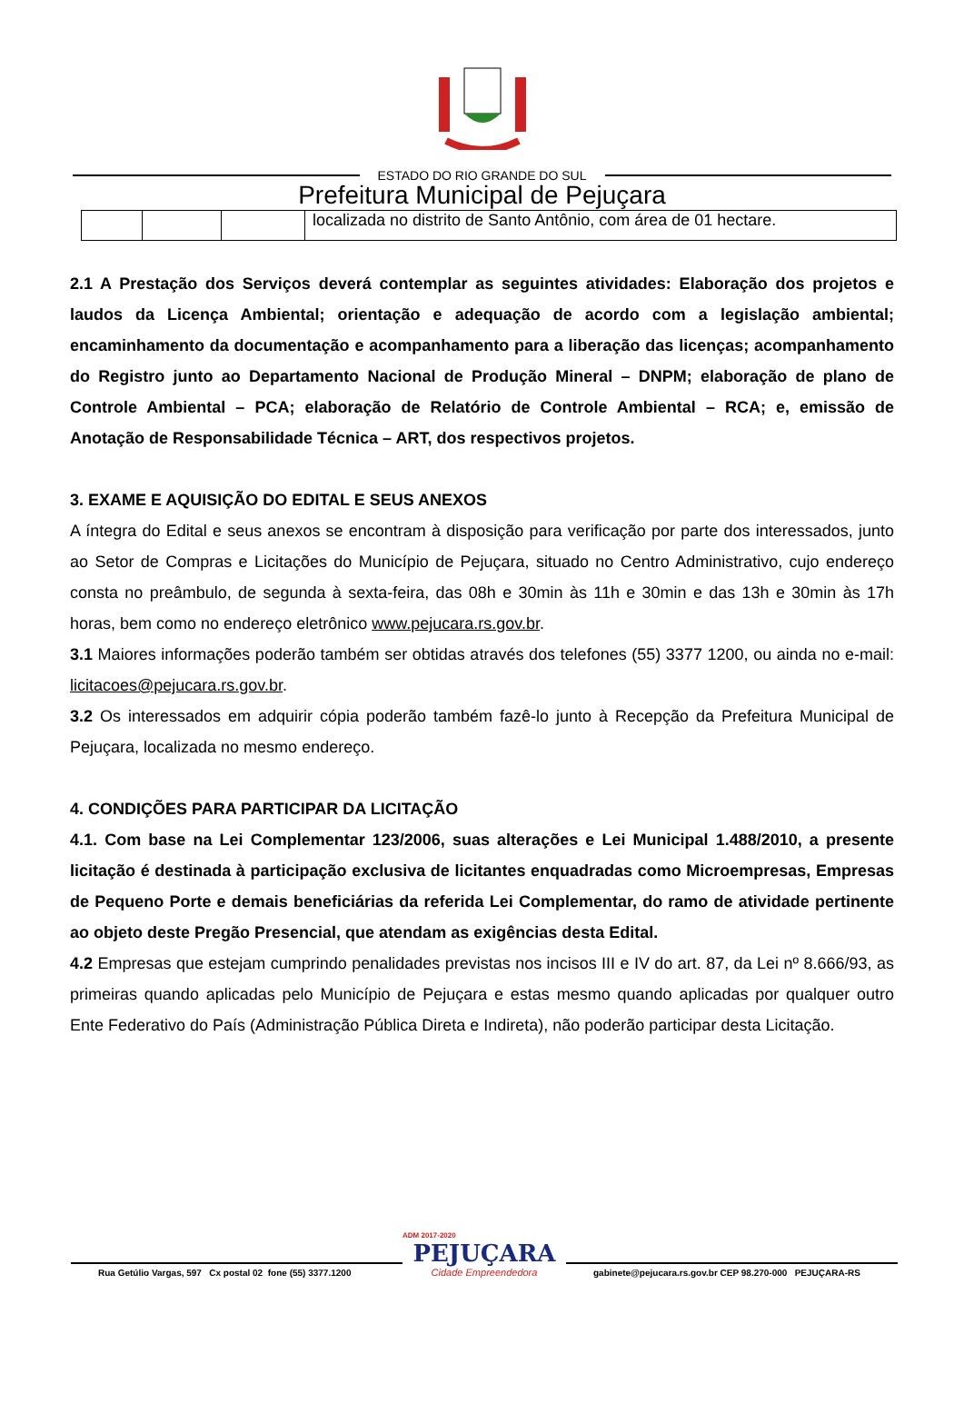ESTADO DO RIO GRANDE DO SUL
Prefeitura Municipal de Pejuçara
| | | | localizada no distrito de Santo Antônio, com área de 01 hectare. |
2.1 A Prestação dos Serviços deverá contemplar as seguintes atividades: Elaboração dos projetos e laudos da Licença Ambiental; orientação e adequação de acordo com a legislação ambiental; encaminhamento da documentação e acompanhamento para a liberação das licenças; acompanhamento do Registro junto ao Departamento Nacional de Produção Mineral – DNPM; elaboração de plano de Controle Ambiental – PCA; elaboração de Relatório de Controle Ambiental – RCA; e, emissão de Anotação de Responsabilidade Técnica – ART, dos respectivos projetos.
3. EXAME E AQUISIÇÃO DO EDITAL E SEUS ANEXOS
A íntegra do Edital e seus anexos se encontram à disposição para verificação por parte dos interessados, junto ao Setor de Compras e Licitações do Município de Pejuçara, situado no Centro Administrativo, cujo endereço consta no preâmbulo, de segunda à sexta-feira, das 08h e 30min às 11h e 30min e das 13h e 30min às 17h horas, bem como no endereço eletrônico www.pejucara.rs.gov.br.
3.1 Maiores informações poderão também ser obtidas através dos telefones (55) 3377 1200, ou ainda no e-mail: licitacoes@pejucara.rs.gov.br.
3.2 Os interessados em adquirir cópia poderão também fazê-lo junto à Recepção da Prefeitura Municipal de Pejuçara, localizada no mesmo endereço.
4. CONDIÇÕES PARA PARTICIPAR DA LICITAÇÃO
4.1. Com base na Lei Complementar 123/2006, suas alterações e Lei Municipal 1.488/2010, a presente licitação é destinada à participação exclusiva de licitantes enquadradas como Microempresas, Empresas de Pequeno Porte e demais beneficiárias da referida Lei Complementar, do ramo de atividade pertinente ao objeto deste Pregão Presencial, que atendam as exigências desta Edital.
4.2 Empresas que estejam cumprindo penalidades previstas nos incisos III e IV do art. 87, da Lei nº 8.666/93, as primeiras quando aplicadas pelo Município de Pejuçara e estas mesmo quando aplicadas por qualquer outro Ente Federativo do País (Administração Pública Direta e Indireta), não poderão participar desta Licitação.
Rua Getúlio Vargas, 597 Cx postal 02 fone (55) 3377.1200
ADM 2017-2020
PEJUÇARA
Cidade Empreendedora
gabinete@pejucara.rs.gov.br CEP 98.270-000 PEJUÇARA-RS